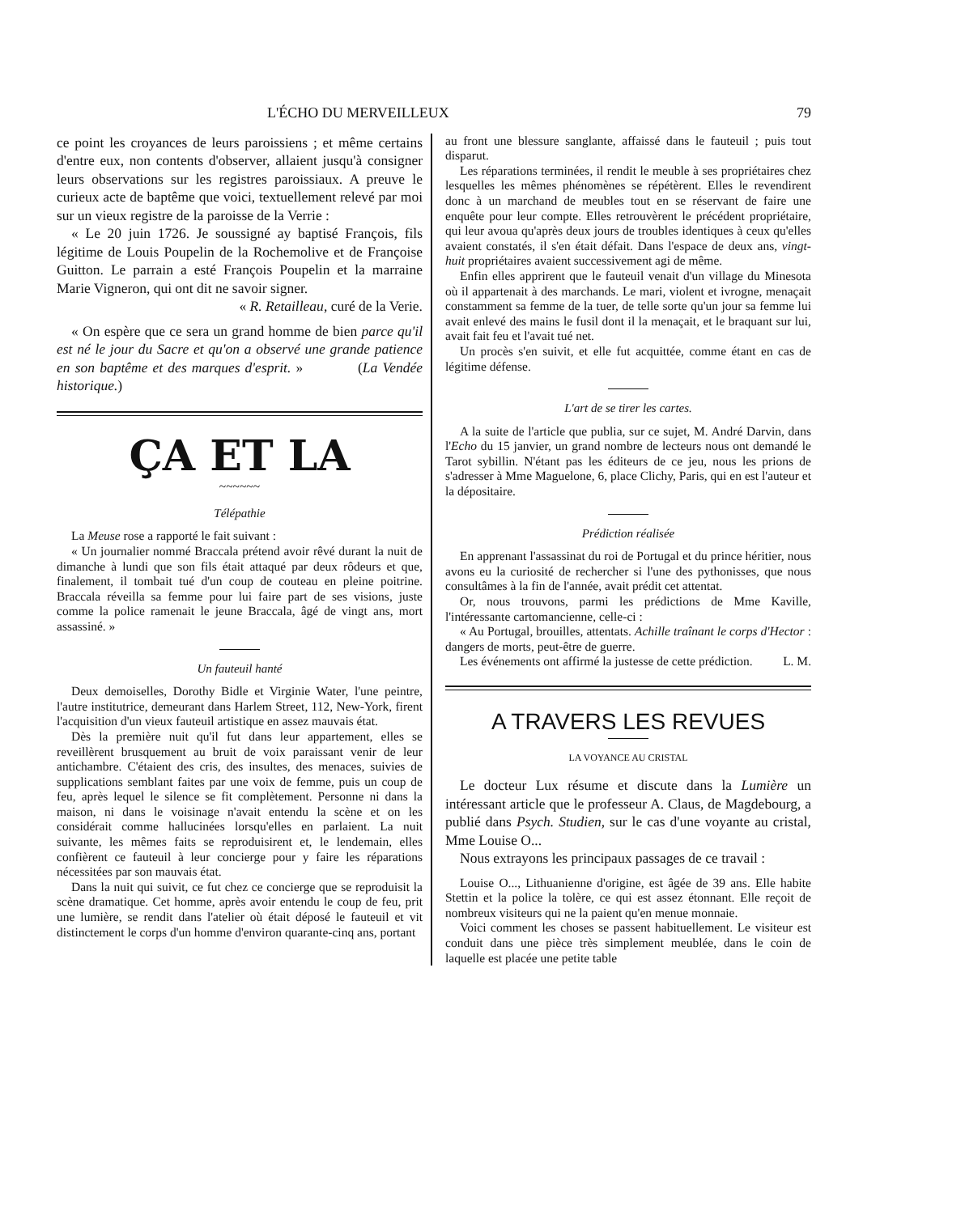L'ÉCHO DU MERVEILLEUX 79
ce point les croyances de leurs paroissiens ; et même certains d'entre eux, non contents d'observer, allaient jusqu'à consigner leurs observations sur les registres paroissiaux. A preuve le curieux acte de baptême que voici, textuellement relevé par moi sur un vieux registre de la paroisse de la Verrie :
« Le 20 juin 1726. Je soussigné ay baptisé François, fils légitime de Louis Poupelin de la Rochemolive et de Françoise Guitton. Le parrain a esté François Poupelin et la marraine Marie Vigneron, qui ont dit ne savoir signer.
« R. Retailleau, curé de la Verie.
« On espère que ce sera un grand homme de bien parce qu'il est né le jour du Sacre et qu'on a observé une grande patience en son baptême et des marques d'esprit. » (La Vendée historique.)
ÇA ET LA
~~~~~~
Télépathie
La Meuse rose a rapporté le fait suivant :
« Un journalier nommé Braccala prétend avoir rêvé durant la nuit de dimanche à lundi que son fils était attaqué par deux rôdeurs et que, finalement, il tombait tué d'un coup de couteau en pleine poitrine. Braccala réveilla sa femme pour lui faire part de ses visions, juste comme la police ramenait le jeune Braccala, âgé de vingt ans, mort assassiné. »
Un fauteuil hanté
Deux demoiselles, Dorothy Bidle et Virginie Water, l'une peintre, l'autre institutrice, demeurant dans Harlem Street, 112, New-York, firent l'acquisition d'un vieux fauteuil artistique en assez mauvais état.
Dès la première nuit qu'il fut dans leur appartement, elles se reveillèrent brusquement au bruit de voix paraissant venir de leur antichambre. C'étaient des cris, des insultes, des menaces, suivies de supplications semblant faites par une voix de femme, puis un coup de feu, après lequel le silence se fit complètement. Personne ni dans la maison, ni dans le voisinage n'avait entendu la scène et on les considérait comme hallucinées lorsqu'elles en parlaient. La nuit suivante, les mêmes faits se reproduisirent et, le lendemain, elles confièrent ce fauteuil à leur concierge pour y faire les réparations nécessitées par son mauvais état.
Dans la nuit qui suivit, ce fut chez ce concierge que se reproduisit la scène dramatique. Cet homme, après avoir entendu le coup de feu, prit une lumière, se rendit dans l'atelier où était déposé le fauteuil et vit distinctement le corps d'un homme d'environ quarante-cinq ans, portant
au front une blessure sanglante, affaissé dans le fauteuil ; puis tout disparut.
Les réparations terminées, il rendit le meuble à ses propriétaires chez lesquelles les mêmes phénomènes se répétèrent. Elles le revendirent donc à un marchand de meubles tout en se réservant de faire une enquête pour leur compte. Elles retrouvèrent le précédent propriétaire, qui leur avoua qu'après deux jours de troubles identiques à ceux qu'elles avaient constatés, il s'en était défait. Dans l'espace de deux ans, vingt-huit propriétaires avaient successivement agi de même.
Enfin elles apprirent que le fauteuil venait d'un village du Minesota où il appartenait à des marchands. Le mari, violent et ivrogne, menaçait constamment sa femme de la tuer, de telle sorte qu'un jour sa femme lui avait enlevé des mains le fusil dont il la menaçait, et le braquant sur lui, avait fait feu et l'avait tué net.
Un procès s'en suivit, et elle fut acquittée, comme étant en cas de légitime défense.
L'art de se tirer les cartes.
A la suite de l'article que publia, sur ce sujet, M. André Darvin, dans l'Echo du 15 janvier, un grand nombre de lecteurs nous ont demandé le Tarot sybillin. N'étant pas les éditeurs de ce jeu, nous les prions de s'adresser à Mme Maguelone, 6, place Clichy, Paris, qui en est l'auteur et la dépositaire.
Prédiction réalisée
En apprenant l'assassinat du roi de Portugal et du prince héritier, nous avons eu la curiosité de rechercher si l'une des pythonisses, que nous consultâmes à la fin de l'année, avait prédit cet attentat.
Or, nous trouvons, parmi les prédictions de Mme Kaville, l'intéressante cartomancienne, celle-ci :
« Au Portugal, brouilles, attentats. Achille traînant le corps d'Hector : dangers de morts, peut-être de guerre.
Les événements ont affirmé la justesse de cette prédiction. L. M.
A TRAVERS LES REVUES
LA VOYANCE AU CRISTAL
Le docteur Lux résume et discute dans la Lumière un intéressant article que le professeur A. Claus, de Magdebourg, a publié dans Psych. Studien, sur le cas d'une voyante au cristal, Mme Louise O...
Nous extrayons les principaux passages de ce travail :
Louise O..., Lithuanienne d'origine, est âgée de 39 ans. Elle habite Stettin et la police la tolère, ce qui est assez étonnant. Elle reçoit de nombreux visiteurs qui ne la paient qu'en menue monnaie.
Voici comment les choses se passent habituellement. Le visiteur est conduit dans une pièce très simplement meublée, dans le coin de laquelle est placée une petite table